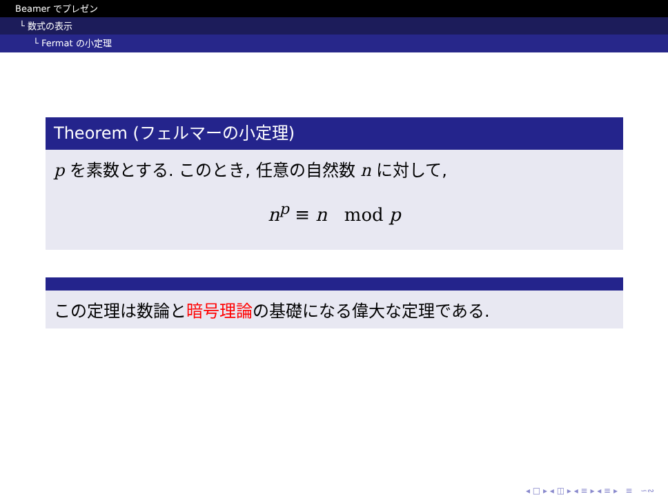Beamer でプレゼン
└ 数式の表示
└ Fermat の小定理
Theorem (フェルマーの小定理)
p を素数とする. このとき, 任意の自然数 n に対して,
n<sup>p</sup> ≡ n mod p
この定理は数論と暗号理論の基礎になる偉大な定理である.
◂ □ ▸ ◂ ◫ ▸ ◂ ≡ ▸ ◂ ≡ ▸ ≡ ∽∾